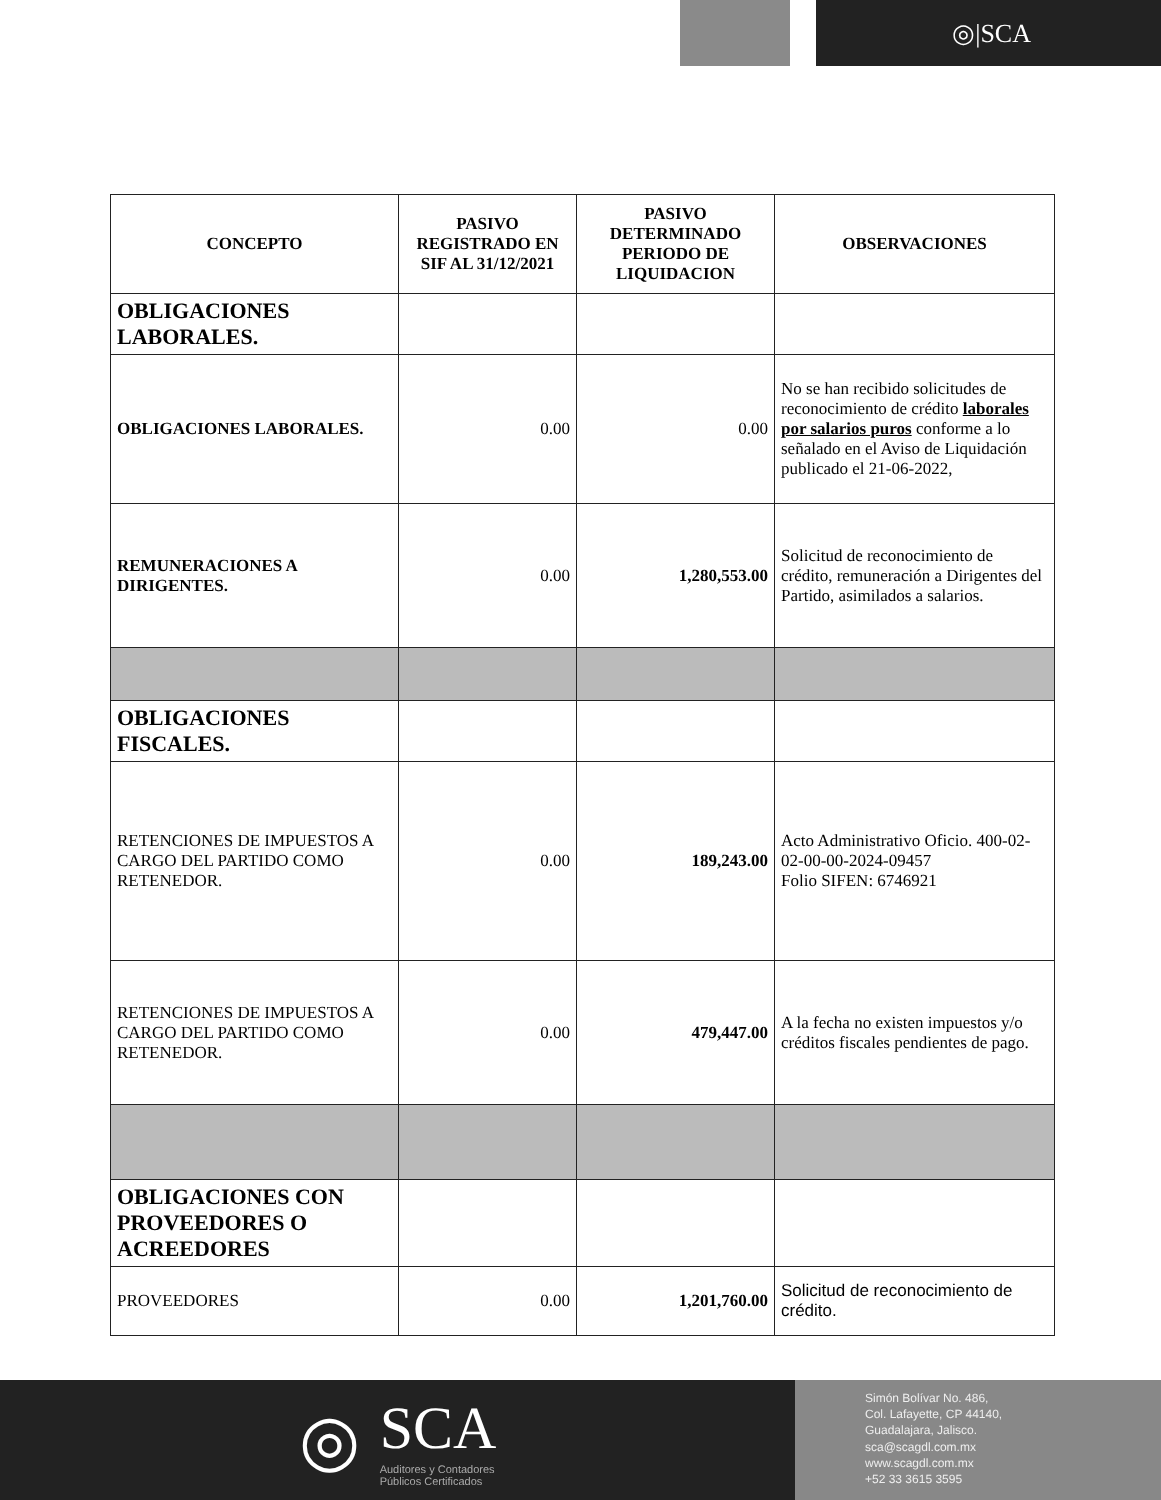◎|SCA
| CONCEPTO | PASIVO REGISTRADO EN SIF AL 31/12/2021 | PASIVO DETERMINADO PERIODO DE LIQUIDACION | OBSERVACIONES |
| --- | --- | --- | --- |
| OBLIGACIONES LABORALES. | | | |
| OBLIGACIONES LABORALES. | 0.00 | 0.00 | No se han recibido solicitudes de reconocimiento de crédito laborales por salarios puros conforme a lo señalado en el Aviso de Liquidación publicado el 21-06-2022, |
| REMUNERACIONES A DIRIGENTES. | 0.00 | 1,280,553.00 | Solicitud de reconocimiento de crédito, remuneración a Dirigentes del Partido, asimilados a salarios. |
| OBLIGACIONES FISCALES. | | | |
| RETENCIONES DE IMPUESTOS A CARGO DEL PARTIDO COMO RETENEDOR. | 0.00 | 189,243.00 | Acto Administrativo Oficio. 400-02-02-00-00-2024-09457 Folio SIFEN: 6746921 |
| RETENCIONES DE IMPUESTOS A CARGO DEL PARTIDO COMO RETENEDOR. | 0.00 | 479,447.00 | A la fecha no existen impuestos y/o créditos fiscales pendientes de pago. |
| OBLIGACIONES CON PROVEEDORES O ACREEDORES | | | |
| PROVEEDORES | 0.00 | 1,201,760.00 | Solicitud de reconocimiento de crédito. |
◎
SCA
Auditores y Contadores
Públicos Certificados
Simón Bolívar No. 486,
Col. Lafayette, CP 44140,
Guadalajara, Jalisco.
sca@scagdl.com.mx
www.scagdl.com.mx
+52 33 3615 3595